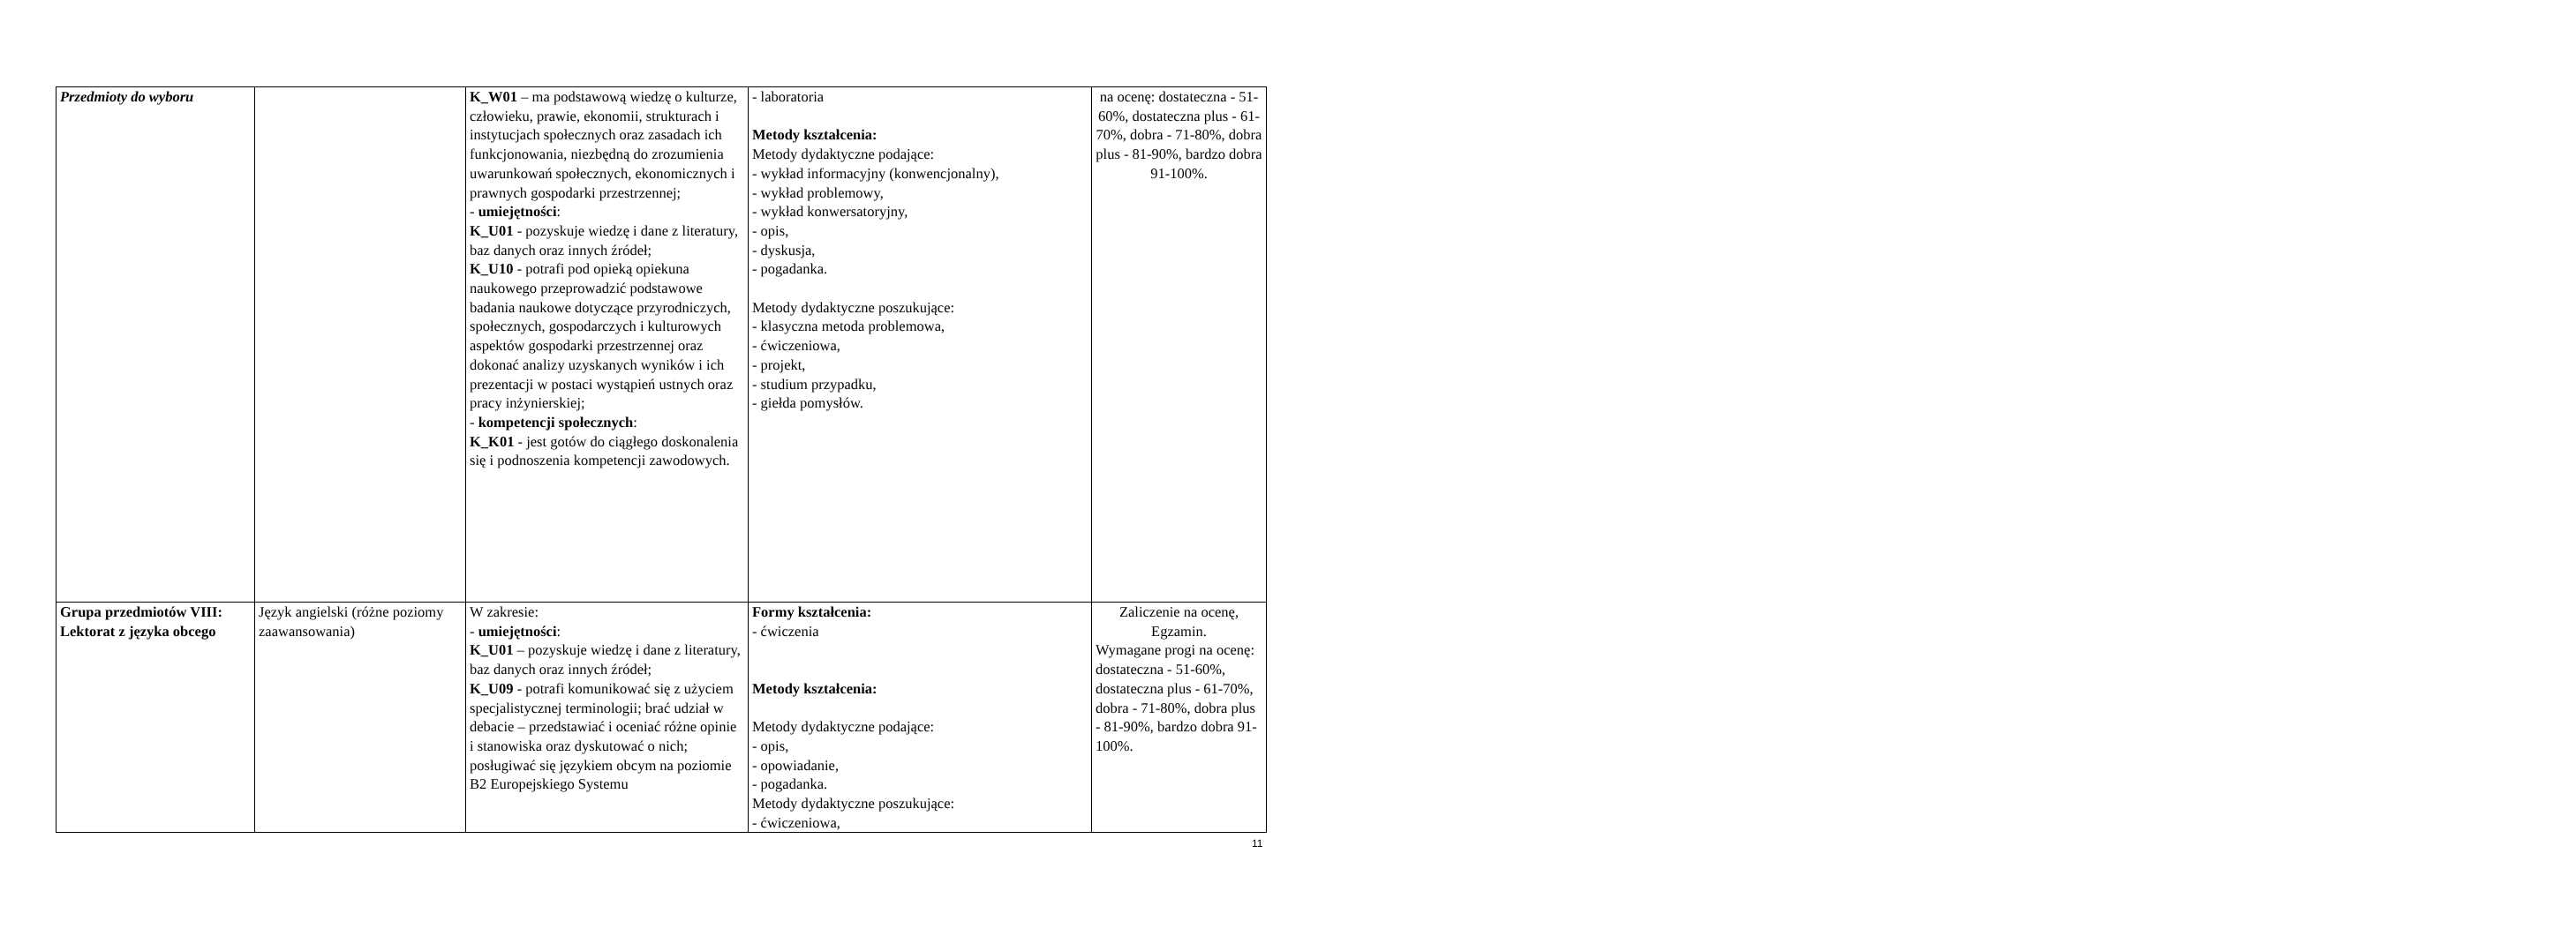| Przedmioty do wyboru | | K_W01 – ma podstawową wiedzę o kulturze, człowieku, prawie, ekonomii, strukturach i instytucjach społecznych oraz zasadach ich funkcjonowania, niezbędną do zrozumienia uwarunkowań społecznych, ekonomicznych i prawnych gospodarki przestrzennej; - umiejętności : K_U01 - pozyskuje wiedzę i dane z literatury, baz danych oraz innych źródeł; K_U10 - potrafi pod opieką opiekuna naukowego przeprowadzić podstawowe badania naukowe dotyczące przyrodniczych, społecznych, gospodarczych i kulturowych aspektów gospodarki przestrzennej oraz dokonać analizy uzyskanych wyników i ich prezentacji w postaci wystąpień ustnych oraz pracy inżynierskiej; - kompetencji społecznych : K_K01 - jest gotów do ciągłego doskonalenia się i podnoszenia kompetencji zawodowych. | - laboratoria Metody kształcenia: Metody dydaktyczne podające: - wykład informacyjny (konwencjonalny), - wykład problemowy, - wykład konwersatoryjny, - opis, - dyskusja, - pogadanka. Metody dydaktyczne poszukujące: - klasyczna metoda problemowa, - ćwiczeniowa, - projekt, - studium przypadku, - giełda pomysłów. | na ocenę: dostateczna - 51-60%, dostateczna plus - 61-70%, dobra - 71-80%, dobra plus - 81-90%, bardzo dobra 91-100%. |
| Grupa przedmiotów VIII: Lektorat z języka obcego | Język angielski (różne poziomy zaawansowania) | W zakresie: - umiejętności : K_U01 – pozyskuje wiedzę i dane z literatury, baz danych oraz innych źródeł; K_U09 - potrafi komunikować się z użyciem specjalistycznej terminologii; brać udział w debacie – przedstawiać i oceniać różne opinie i stanowiska oraz dyskutować o nich; posługiwać się językiem obcym na poziomie B2 Europejskiego Systemu | Formy kształcenia: - ćwiczenia Metody kształcenia: Metody dydaktyczne podające: - opis, - opowiadanie, - pogadanka. Metody dydaktyczne poszukujące: - ćwiczeniowa, | Zaliczenie na ocenę, Egzamin. Wymagane progi na ocenę: dostateczna - 51-60%, dostateczna plus - 61-70%, dobra - 71-80%, dobra plus - 81-90%, bardzo dobra 91-100%. |
11